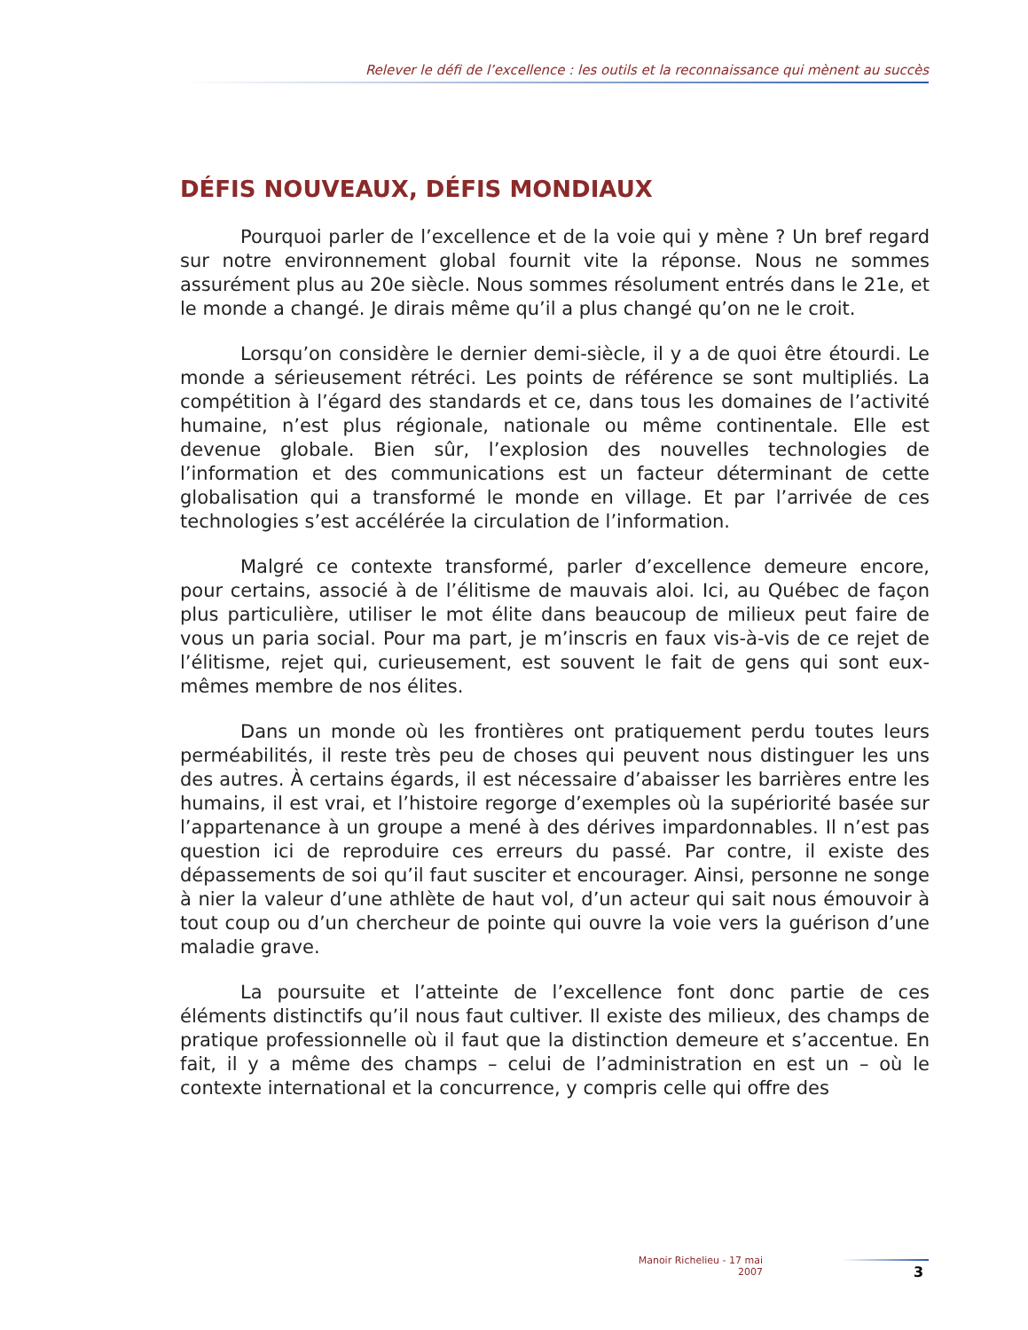Relever le défi de l’excellence : les outils et la reconnaissance qui mènent au succès
DÉFIS NOUVEAUX, DÉFIS MONDIAUX
Pourquoi parler de l’excellence et de la voie qui y mène ? Un bref regard sur notre environnement global fournit vite la réponse. Nous ne sommes assurément plus au 20e siècle. Nous sommes résolument entrés dans le 21e, et le monde a changé. Je dirais même qu’il a plus changé qu’on ne le croit.
Lorsqu’on considère le dernier demi-siècle, il y a de quoi être étourdi. Le monde a sérieusement rétréci. Les points de référence se sont multipliés. La compétition à l’égard des standards et ce, dans tous les domaines de l’activité humaine, n’est plus régionale, nationale ou même continentale. Elle est devenue globale. Bien sûr, l’explosion des nouvelles technologies de l’information et des communications est un facteur déterminant de cette globalisation qui a transformé le monde en village. Et par l’arrivée de ces technologies s’est accélérée la circulation de l’information.
Malgré ce contexte transformé, parler d’excellence demeure encore, pour certains, associé à de l’élitisme de mauvais aloi. Ici, au Québec de façon plus particulière, utiliser le mot élite dans beaucoup de milieux peut faire de vous un paria social. Pour ma part, je m’inscris en faux vis-à-vis de ce rejet de l’élitisme, rejet qui, curieusement, est souvent le fait de gens qui sont eux-mêmes membre de nos élites.
Dans un monde où les frontières ont pratiquement perdu toutes leurs perméabilités, il reste très peu de choses qui peuvent nous distinguer les uns des autres. À certains égards, il est nécessaire d’abaisser les barrières entre les humains, il est vrai, et l’histoire regorge d’exemples où la supériorité basée sur l’appartenance à un groupe a mené à des dérives impardonnables. Il n’est pas question ici de reproduire ces erreurs du passé. Par contre, il existe des dépassements de soi qu’il faut susciter et encourager. Ainsi, personne ne songe à nier la valeur d’une athlète de haut vol, d’un acteur qui sait nous émouvoir à tout coup ou d’un chercheur de pointe qui ouvre la voie vers la guérison d’une maladie grave.
La poursuite et l’atteinte de l’excellence font donc partie de ces éléments distinctifs qu’il nous faut cultiver. Il existe des milieux, des champs de pratique professionnelle où il faut que la distinction demeure et s’accentue. En fait, il y a même des champs – celui de l’administration en est un – où le contexte international et la concurrence, y compris celle qui offre des
Manoir Richelieu - 17 mai 2007
3